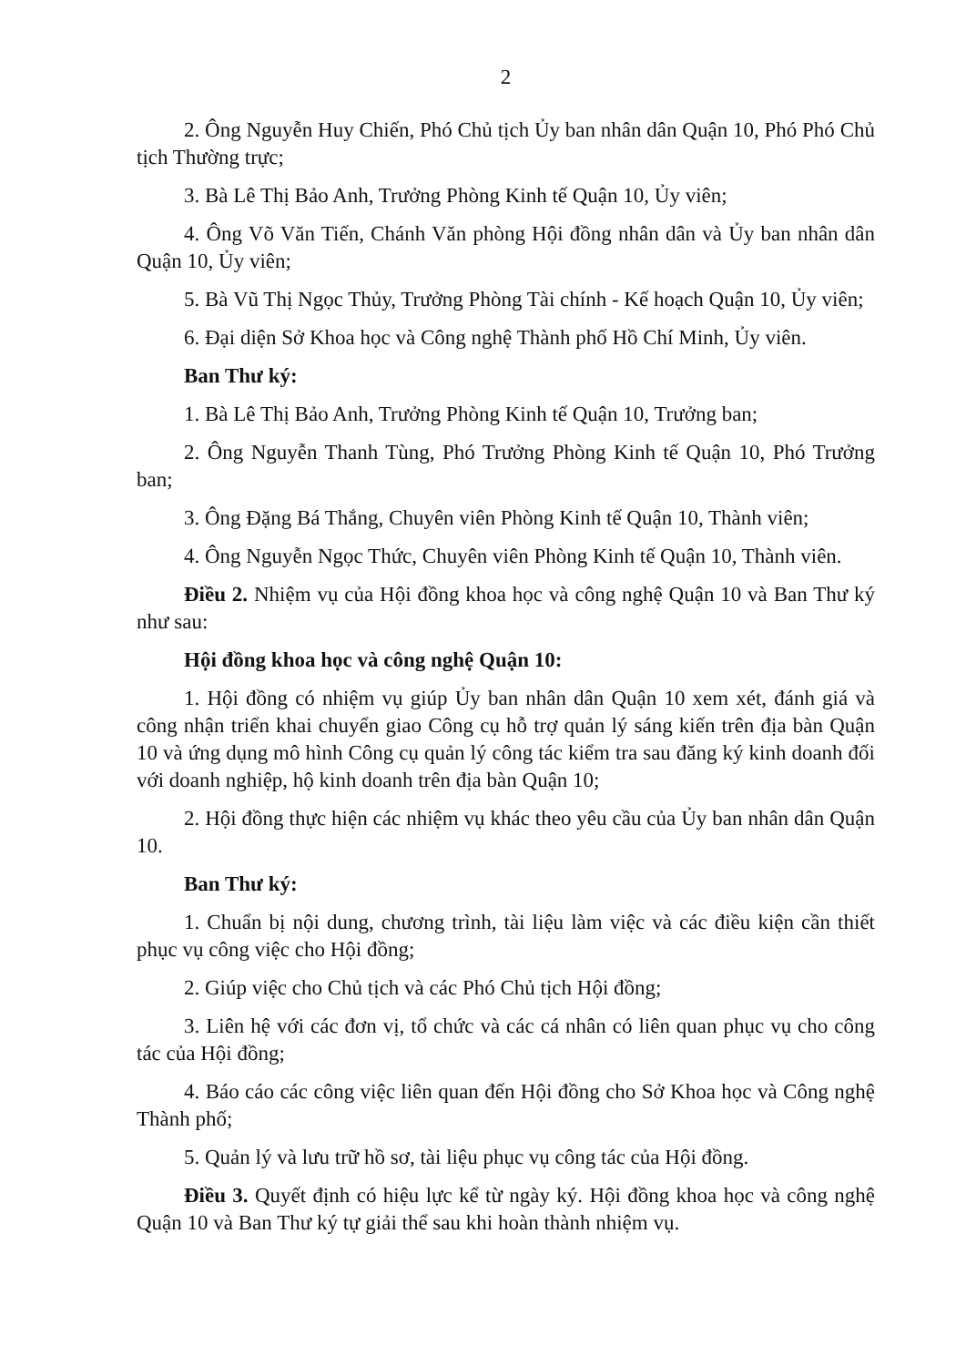2
2. Ông Nguyễn Huy Chiến, Phó Chủ tịch Ủy ban nhân dân Quận 10, Phó Phó Chủ tịch Thường trực;
3. Bà Lê Thị Bảo Anh, Trưởng Phòng Kinh tế Quận 10, Ủy viên;
4. Ông Võ Văn Tiến, Chánh Văn phòng Hội đồng nhân dân và Ủy ban nhân dân Quận 10, Ủy viên;
5. Bà Vũ Thị Ngọc Thủy, Trưởng Phòng Tài chính - Kế hoạch Quận 10, Ủy viên;
6. Đại diện Sở Khoa học và Công nghệ Thành phố Hồ Chí Minh, Ủy viên.
Ban Thư ký:
1. Bà Lê Thị Bảo Anh, Trưởng Phòng Kinh tế Quận 10, Trưởng ban;
2. Ông Nguyễn Thanh Tùng, Phó Trưởng Phòng Kinh tế Quận 10, Phó Trưởng ban;
3. Ông Đặng Bá Thắng, Chuyên viên Phòng Kinh tế Quận 10, Thành viên;
4. Ông Nguyễn Ngọc Thức, Chuyên viên Phòng Kinh tế Quận 10, Thành viên.
Điều 2. Nhiệm vụ của Hội đồng khoa học và công nghệ Quận 10 và Ban Thư ký như sau:
Hội đồng khoa học và công nghệ Quận 10:
1. Hội đồng có nhiệm vụ giúp Ủy ban nhân dân Quận 10 xem xét, đánh giá và công nhận triển khai chuyển giao Công cụ hỗ trợ quản lý sáng kiến trên địa bàn Quận 10 và ứng dụng mô hình Công cụ quản lý công tác kiểm tra sau đăng ký kinh doanh đối với doanh nghiệp, hộ kinh doanh trên địa bàn Quận 10;
2. Hội đồng thực hiện các nhiệm vụ khác theo yêu cầu của Ủy ban nhân dân Quận 10.
Ban Thư ký:
1. Chuẩn bị nội dung, chương trình, tài liệu làm việc và các điều kiện cần thiết phục vụ công việc cho Hội đồng;
2. Giúp việc cho Chủ tịch và các Phó Chủ tịch Hội đồng;
3. Liên hệ với các đơn vị, tổ chức và các cá nhân có liên quan phục vụ cho công tác của Hội đồng;
4. Báo cáo các công việc liên quan đến Hội đồng cho Sở Khoa học và Công nghệ Thành phố;
5. Quản lý và lưu trữ hồ sơ, tài liệu phục vụ công tác của Hội đồng.
Điều 3. Quyết định có hiệu lực kể từ ngày ký. Hội đồng khoa học và công nghệ Quận 10 và Ban Thư ký tự giải thể sau khi hoàn thành nhiệm vụ.